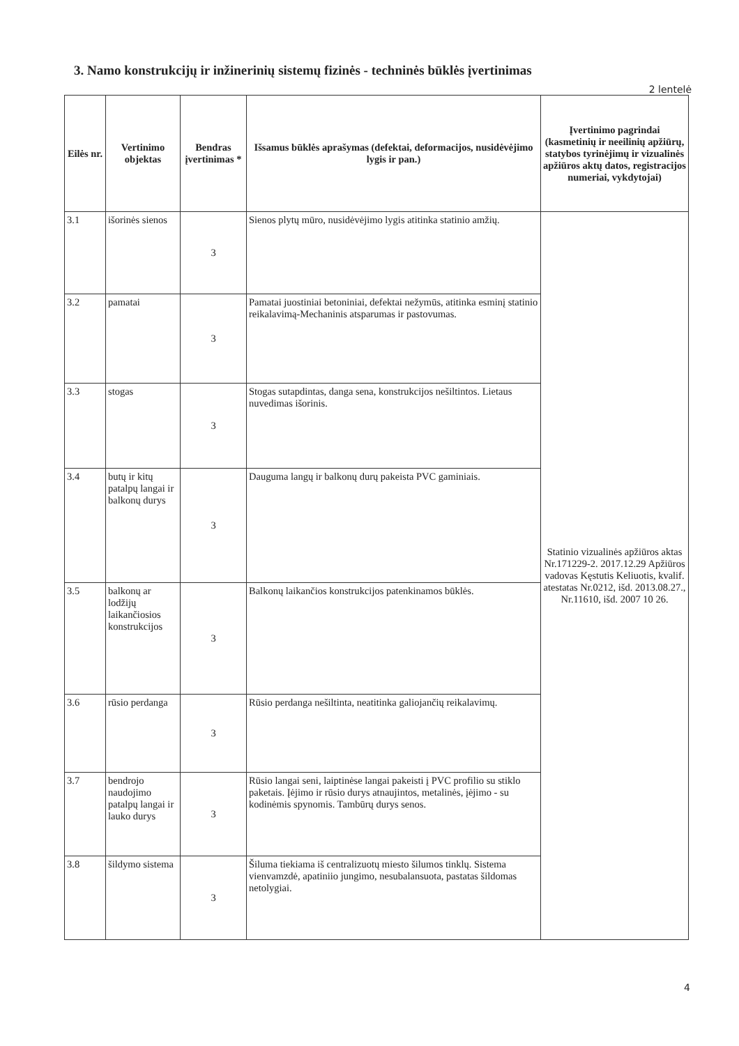3. Namo konstrukcijų ir inžinerinių sistemų fizinės - techninės būklės įvertinimas
2 lentelė
| Eilės nr. | Vertinimo objektas | Bendras įvertinimas * | Išsamus būklės aprašymas (defektai, deformacijos, nusidėvėjimo lygis ir pan.) | Įvertinimo pagrindai (kasmetinių ir neeilinių apžiūrų, statybos tyrinėjimų ir vizualinės apžiūros aktų datos, registracijos numeriai, vykdytojai) |
| --- | --- | --- | --- | --- |
| 3.1 | išorinės sienos | 3 | Sienos plytų mūro, nusidėvėjimo lygis atitinka statinio amžių. | Statinio vizualinės apžiūros aktas Nr.171229-2. 2017.12.29 Apžiūros vadovas Kęstutis Keliuotis, kvalif. atestatas Nr.0212, išd. 2013.08.27., Nr.11610, išd. 2007 10 26. |
| 3.2 | pamatai | 3 | Pamatai juostiniai betoniniai, defektai nežymūs, atitinka esminį statinio reikalavimą-Mechaninis atsparumas ir pastovumas. | |
| 3.3 | stogas | 3 | Stogas sutapdintas, danga sena, konstrukcijos nešiltintos. Lietaus nuvedimas išorinis. | |
| 3.4 | butų ir kitų patalpų langai ir balkonų durys | 3 | Dauguma langų ir balkonų durų pakeista PVC gaminiais. | |
| 3.5 | balkonų ar lodžijų laikančiosios konstrukcijos | 3 | Balkonų laikančios konstrukcijos patenkinamos būklės. | |
| 3.6 | rūsio perdanga | 3 | Rūsio perdanga nešiltinta, neatitinka galiojančių reikalavimų. | |
| 3.7 | bendrojo naudojimo patalpų langai ir lauko durys | 3 | Rūsio langai seni, laiptinėse langai pakeisti į PVC profilio su stiklo paketais. Įėjimo ir rūsio durys atnaujintos, metalinės, įėjimo - su kodinėmis spynomis. Tambūrų durys senos. | |
| 3.8 | šildymo sistema | 3 | Šiluma tiekiama iš centralizuotų miesto šilumos tinklų. Sistema vienvamzdė, apatiniio jungimo, nesubalansuota, pastatas šildomas netolygiai. | |
4